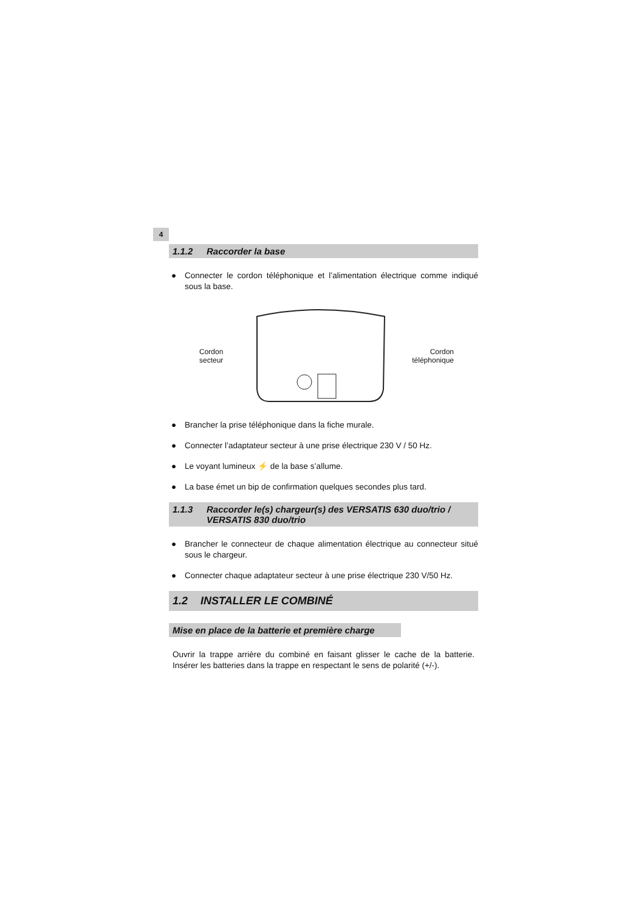4
1.1.2 Raccorder la base
● Connecter le cordon téléphonique et l’alimentation électrique comme indiqué sous la base.
Cordon
secteur
Cordon
téléphonique
● Brancher la prise téléphonique dans la fiche murale.
● Connecter l’adaptateur secteur à une prise électrique 230 V / 50 Hz.
● Le voyant lumineux ⚡ de la base s’allume.
● La base émet un bip de confirmation quelques secondes plus tard.
1.1.3 Raccorder le(s) chargeur(s) des VERSATIS 630 duo/trio /
VERSATIS 830 duo/trio
● Brancher le connecteur de chaque alimentation électrique au connecteur situé sous le chargeur.
● Connecter chaque adaptateur secteur à une prise électrique 230 V/50 Hz.
1.2 INSTALLER LE COMBINÉ
Mise en place de la batterie et première charge
Ouvrir la trappe arrière du combiné en faisant glisser le cache de la batterie. Insérer les batteries dans la trappe en respectant le sens de polarité (+/-).